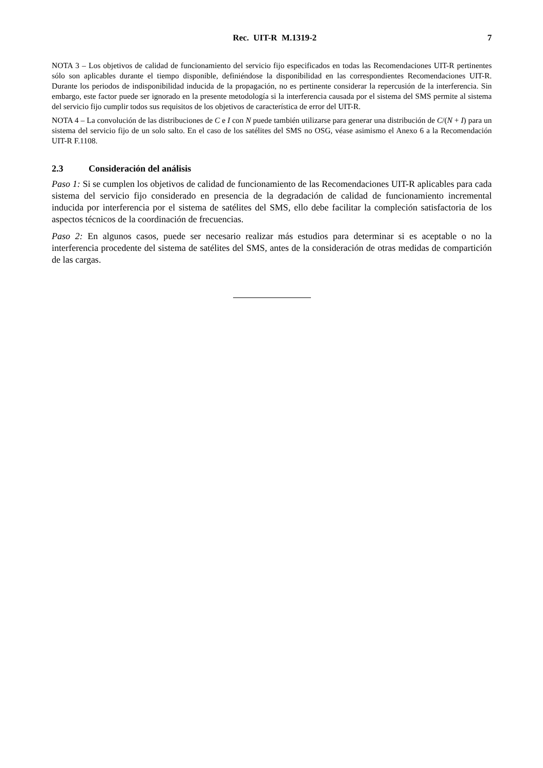Rec. UIT-R M.1319-2 7
NOTA 3 – Los objetivos de calidad de funcionamiento del servicio fijo especificados en todas las Recomendaciones UIT-R pertinentes sólo son aplicables durante el tiempo disponible, definiéndose la disponibilidad en las correspondientes Recomendaciones UIT-R. Durante los periodos de indisponibilidad inducida de la propagación, no es pertinente considerar la repercusión de la interferencia. Sin embargo, este factor puede ser ignorado en la presente metodología si la interferencia causada por el sistema del SMS permite al sistema del servicio fijo cumplir todos sus requisitos de los objetivos de característica de error del UIT-R.
NOTA 4 – La convolución de las distribuciones de C e I con N puede también utilizarse para generar una distribución de C/(N + I) para un sistema del servicio fijo de un solo salto. En el caso de los satélites del SMS no OSG, véase asimismo el Anexo 6 a la Recomendación UIT-R F.1108.
2.3 Consideración del análisis
Paso 1: Si se cumplen los objetivos de calidad de funcionamiento de las Recomendaciones UIT-R aplicables para cada sistema del servicio fijo considerado en presencia de la degradación de calidad de funcionamiento incremental inducida por interferencia por el sistema de satélites del SMS, ello debe facilitar la compleción satisfactoria de los aspectos técnicos de la coordinación de frecuencias.
Paso 2: En algunos casos, puede ser necesario realizar más estudios para determinar si es aceptable o no la interferencia procedente del sistema de satélites del SMS, antes de la consideración de otras medidas de compartición de las cargas.